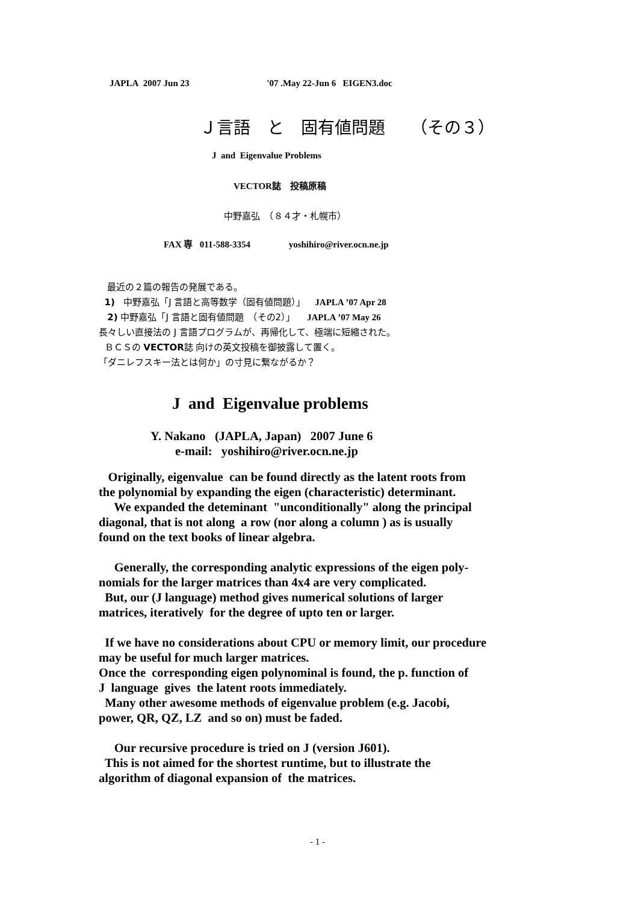JAPLA 2007 Jun 23 '07 .May 22-Jun 6 EIGEN3.doc
Ｊ言語　と　固有値問題　　（その３）
J and Eigenvalue Problems
VECTOR誌　投稿原稿
中野嘉弘　（８４才・札幌市）
FAX 専 011-588-3354 yoshihiro@river.ocn.ne.jp
最近の２篇の報告の発展である。
1) 中野嘉弘「J 言語と高等数学（固有値問題）」 JAPLA ’07 Apr 28
2) 中野嘉弘「J 言語と固有値問題　（その2）」 JAPLA ’07 May 26
長々しい直接法の J 言語プログラムが、再帰化して、極端に短縮された。
ＢＣＳの VECTOR誌 向けの英文投稿を御披露して置く。
「ダニレフスキー法とは何か」の寸見に繋ながるか？
J and Eigenvalue problems
Y. Nakano (JAPLA, Japan) 2007 June 6
e-mail: yoshihiro@river.ocn.ne.jp
Originally, eigenvalue can be found directly as the latent roots from
the polynomial by expanding the eigen (characteristic) determinant.
We expanded the deteminant "unconditionally" along the principal
diagonal, that is not along a row (nor along a column ) as is usually
found on the text books of linear algebra.
Generally, the corresponding analytic expressions of the eigen poly-
nomials for the larger matrices than 4x4 are very complicated.
But, our (J language) method gives numerical solutions of larger
matrices, iteratively for the degree of upto ten or larger.
If we have no considerations about CPU or memory limit, our procedure
may be useful for much larger matrices.
Once the corresponding eigen polynominal is found, the p. function of
J language gives the latent roots immediately.
Many other awesome methods of eigenvalue problem (e.g. Jacobi,
power, QR, QZ, LZ and so on) must be faded.
Our recursive procedure is tried on J (version J601).
This is not aimed for the shortest runtime, but to illustrate the
algorithm of diagonal expansion of the matrices.
- 1 -